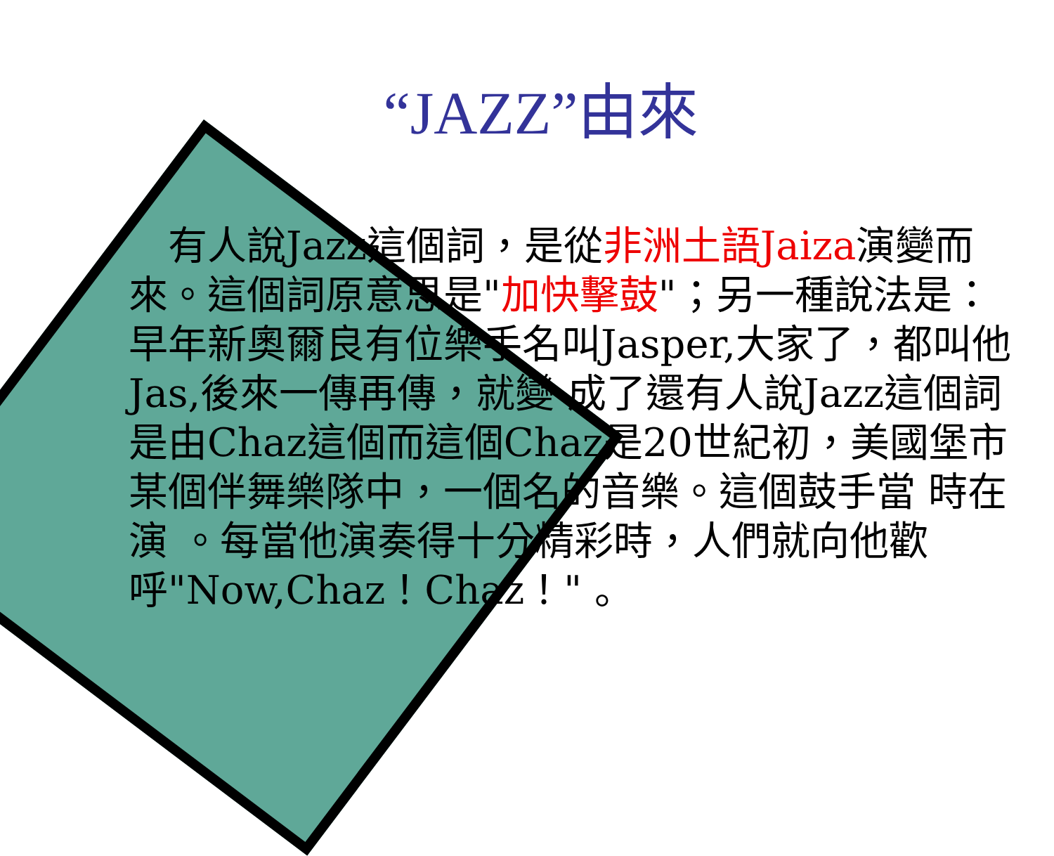“JAZZ”由來
　有人說Jazz這個詞，是從非洲土語Jaiza演變而來。這個詞原意思是"加快擊鼓"；另一種說法是：早年新奧爾良有位樂手名叫Jasper,大家了，都叫他Jas,後來一傳再傳，就變 成了還有人說Jazz這個詞是由Chaz這個而這個Chaz是20世紀初，美國堡市某個伴舞樂隊中，一個名的音樂。這個鼓手當 時在演 。每當他演奏得十分精彩時，人們就向他歡呼"Now,Chaz！Chaz！" 。